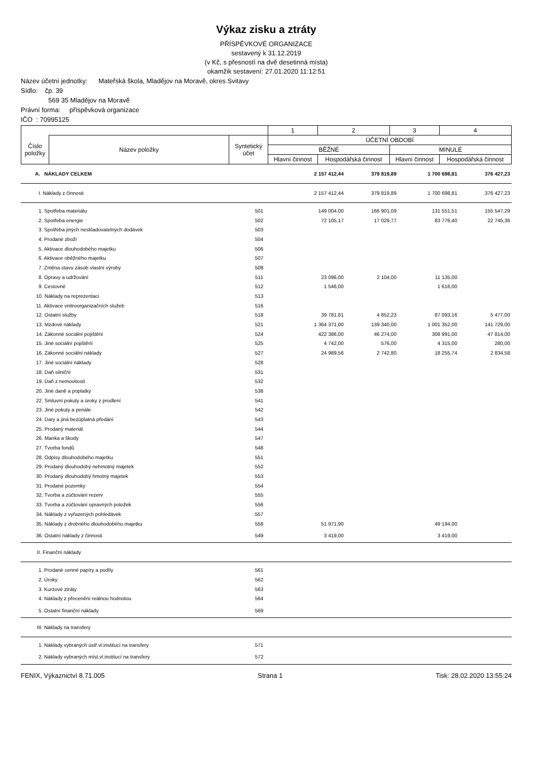Výkaz zisku a ztráty
PŘÍSPĚVKOVÉ ORGANIZACE
sestavený k 31.12.2019
(v Kč, s přesností na dvě desetinná místa)
okamžik sestavení: 27.01.2020 11:12:51
Název účetní jednotky: Mateřská škola, Mladějov na Moravě, okres Svitavy
Sídlo: čp. 39
569 35 Mladějov na Moravě
Právní forma: příspěvková organizace
IČO : 70995125
| | | | 1 | 2 | 3 | 4 |
| Číslo položky | Název položky | Syntetický účet | ÚČETNÍ OBDOBÍ | | | |
| | | | BĚŽNÉ | | MINULÉ | |
| | | | Hlavní činnost | Hospodářská činnost | Hlavní činnost | Hospodářská činnost |
| A. NÁKLADY CELKEM | | 2 157 412,44 | 379 819,89 | 1 700 698,81 | 376 427,23 |
| I. Náklady z činnosti | | 2 157 412,44 | 379 819,89 | 1 700 698,81 | 376 427,23 |
| 1. Spotřeba materiálu | 501 | 149 004,00 | 166 901,09 | 131 551,51 | 155 547,29 |
| 2. Spotřeba energie | 502 | 72 105,17 | 17 029,77 | 83 776,40 | 22 745,36 |
| 3. Spotřeba jiných neskladovatelných dodávek | 503 | | | | |
| 4. Prodané zboží | 504 | | | | |
| 5. Aktivace dlouhodobého majetku | 506 | | | | |
| 6. Aktivace oběžného majetku | 507 | | | | |
| 7. Změna stavu zásob vlastní výroby | 508 | | | | |
| 8. Opravy a udržování | 511 | 23 096,00 | 2 104,00 | 11 135,00 | |
| 9. Cestovné | 512 | 1 546,00 | | 1 616,00 | |
| 10. Náklady na reprezentaci | 513 | | | | |
| 11. Aktivace vnitroorganizačních služeb | 516 | | | | |
| 12. Ostatní služby | 518 | 39 781,81 | 4 852,23 | 87 093,16 | 5 477,00 |
| 13. Mzdové náklady | 521 | 1 364 371,00 | 139 340,00 | 1 001 352,00 | 141 729,00 |
| 14. Zákonné sociální pojištění | 524 | 422 386,00 | 46 274,00 | 308 991,00 | 47 814,00 |
| 15. Jiné sociální pojištění | 525 | 4 742,00 | 576,00 | 4 315,00 | 280,00 |
| 16. Zákonné sociální náklady | 527 | 24 989,56 | 2 742,80 | 18 255,74 | 2 834,58 |
| 17. Jiné sociální náklady | 528 | | | | |
| 18. Daň silniční | 531 | | | | |
| 19. Daň z nemovitostí | 532 | | | | |
| 20. Jiné daně a poplatky | 538 | | | | |
| 22. Smluvní pokuty a úroky z prodlení | 541 | | | | |
| 23. Jiné pokuty a penále | 542 | | | | |
| 24. Dary a jiná bezúplatná předání | 543 | | | | |
| 25. Prodaný materiál | 544 | | | | |
| 26. Manka a škody | 547 | | | | |
| 27. Tvorba fondů | 548 | | | | |
| 28. Odpisy dlouhodobého majetku | 551 | | | | |
| 29. Prodaný dlouhodobý nehmotný majetek | 552 | | | | |
| 30. Prodaný dlouhodobý hmotný majetek | 553 | | | | |
| 31. Prodané pozemky | 554 | | | | |
| 32. Tvorba a zúčtování rezerv | 555 | | | | |
| 33. Tvorba a zúčtování opravných položek | 556 | | | | |
| 34. Náklady z vyřazených pohledávek | 557 | | | | |
| 35. Náklady z drobného dlouhodobého majetku | 558 | 51 971,90 | | 49 194,00 | |
| 36. Ostatní náklady z činnosti | 549 | 3 419,00 | | 3 419,00 | |
| II. Finanční náklady | | | | | |
| 1. Prodané cenné papíry a podíly | 561 | | | | |
| 2. Úroky | 562 | | | | |
| 3. Kurzové ztráty | 563 | | | | |
| 4. Náklady z přecenění reálnou hodnotou | 564 | | | | |
| 5. Ostatní finanční náklady | 569 | | | | |
| III. Náklady na transfery | | | | | |
| 1. Náklady vybraných ústř.vl.institucí na transfery | 571 | | | | |
| 2. Náklady vybraných míst.vl.institucí na transfery | 572 | | | | |
FENIX, Výkaznictví 8.71.005 Strana 1 Tisk: 28.02.2020 13:55:24